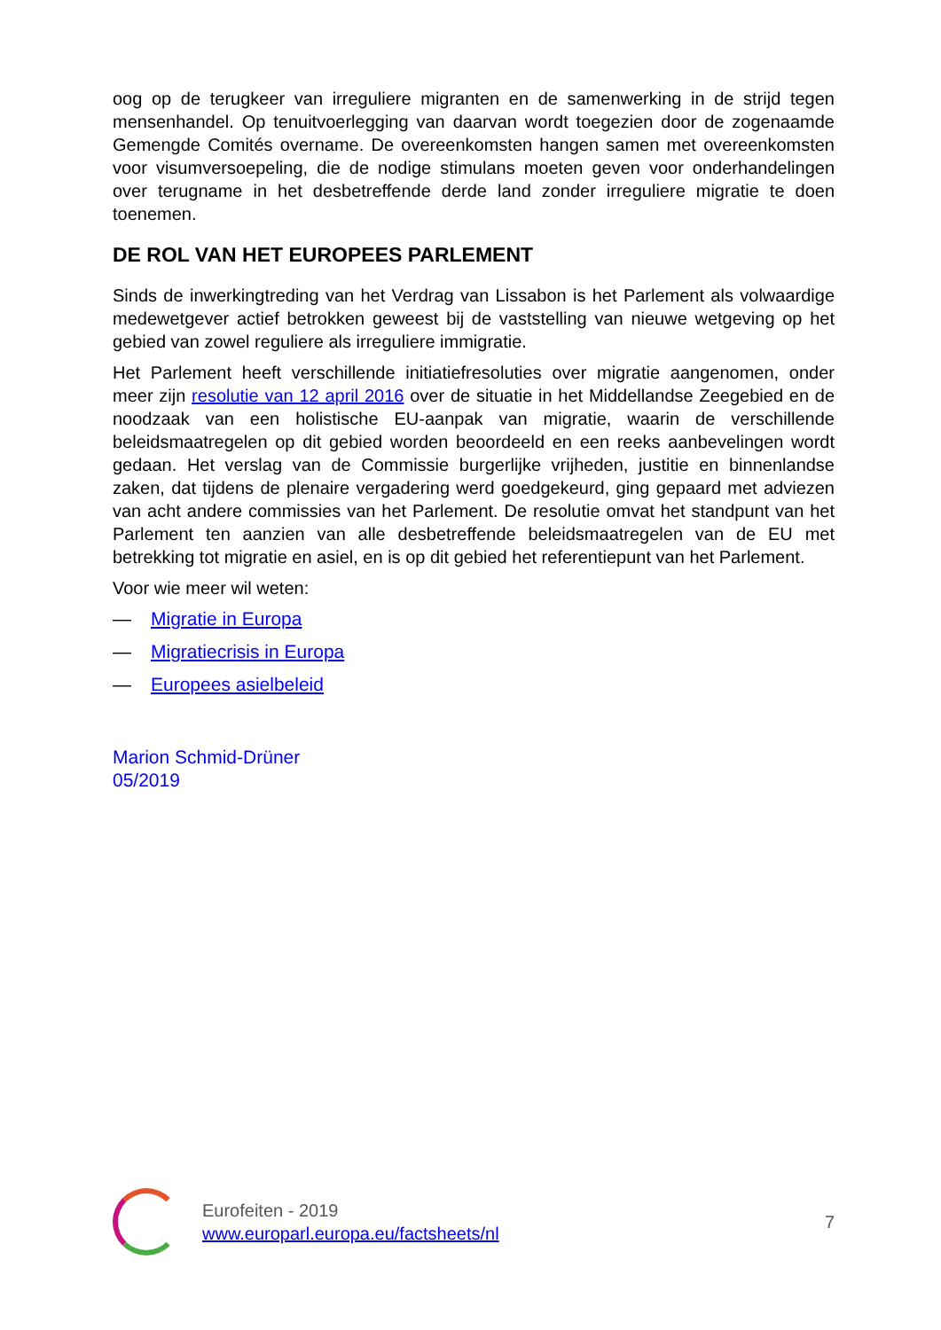oog op de terugkeer van irreguliere migranten en de samenwerking in de strijd tegen mensenhandel. Op tenuitvoerlegging van daarvan wordt toegezien door de zogenaamde Gemengde Comités overname. De overeenkomsten hangen samen met overeenkomsten voor visumversoepeling, die de nodige stimulans moeten geven voor onderhandelingen over terugname in het desbetreffende derde land zonder irreguliere migratie te doen toenemen.
DE ROL VAN HET EUROPEES PARLEMENT
Sinds de inwerkingtreding van het Verdrag van Lissabon is het Parlement als volwaardige medewetgever actief betrokken geweest bij de vaststelling van nieuwe wetgeving op het gebied van zowel reguliere als irreguliere immigratie.
Het Parlement heeft verschillende initiatiefresoluties over migratie aangenomen, onder meer zijn resolutie van 12 april 2016 over de situatie in het Middellandse Zeegebied en de noodzaak van een holistische EU-aanpak van migratie, waarin de verschillende beleidsmaatregelen op dit gebied worden beoordeeld en een reeks aanbevelingen wordt gedaan. Het verslag van de Commissie burgerlijke vrijheden, justitie en binnenlandse zaken, dat tijdens de plenaire vergadering werd goedgekeurd, ging gepaard met adviezen van acht andere commissies van het Parlement. De resolutie omvat het standpunt van het Parlement ten aanzien van alle desbetreffende beleidsmaatregelen van de EU met betrekking tot migratie en asiel, en is op dit gebied het referentiepunt van het Parlement.
Voor wie meer wil weten:
— Migratie in Europa
— Migratiecrisis in Europa
— Europees asielbeleid
Marion Schmid-Drüner
05/2019
Eurofeiten - 2019
www.europarl.europa.eu/factsheets/nl
7